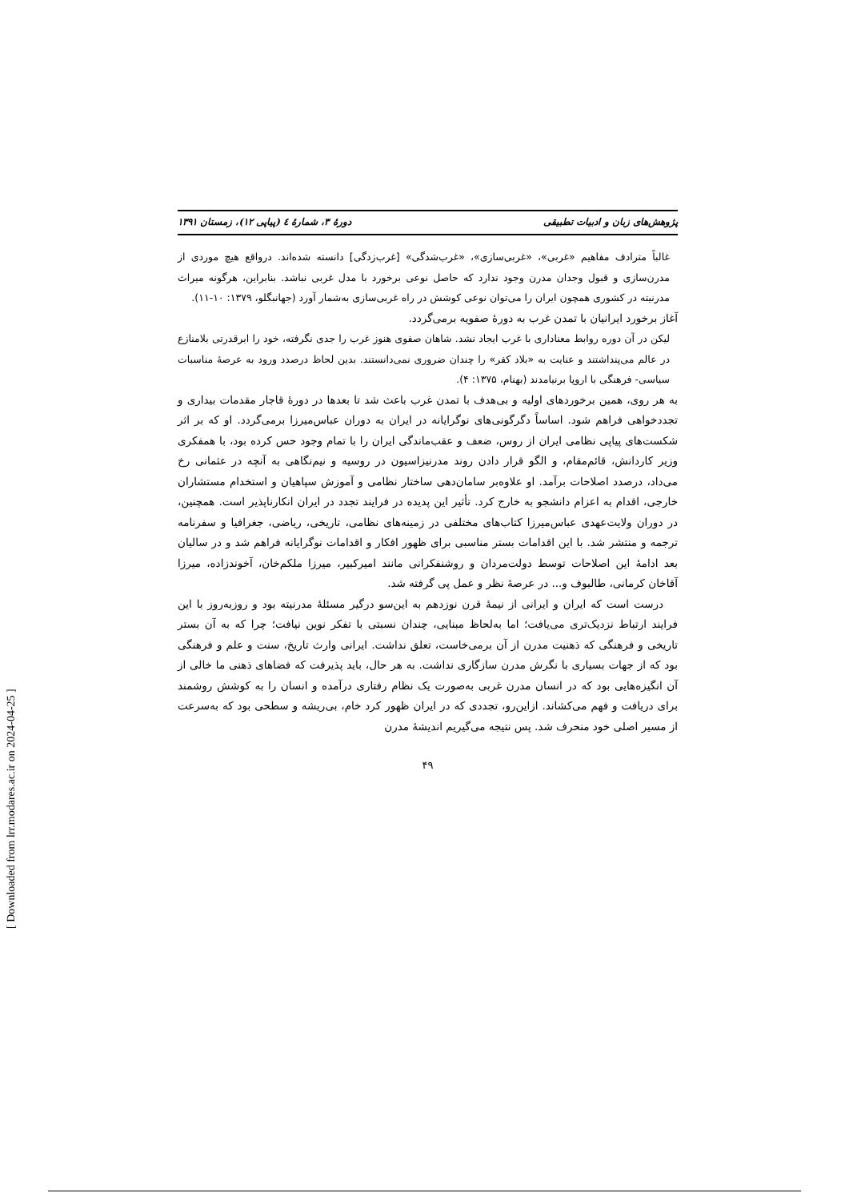پژوهش‌های زبان و ادبیات تطبیقی دورهٔ ۳، شمارهٔ ٤ (پیاپی ۱۲)، زمستان ۱۳۹۱
غالباً مترادف مفاهیم «غربی»، «غربی‌سازی»، «غرب‌شدگی» [غرب‌زدگی] دانسته شده‌اند. درواقع هیچ موردی از مدرن‌سازی و قبول وجدان مدرن وجود ندارد که حاصل نوعی برخورد با مدل غربی نباشد. بنابراین، هرگونه میراث مدرنیته در کشوری همچون ایران را می‌توان نوعی کوشش در راه غربی‌سازی به‌شمار آورد (جهانبگلو، ۱۳۷۹: ۱۰-۱۱).
آغاز برخورد ایرانیان با تمدن غرب به دورهٔ صفویه برمی‌گردد.
لیکن در آن دوره روابط معناداری با غرب ایجاد نشد. شاهان صفوی هنوز غرب را جدی نگرفته، خود را ابرقدرتی بلامنازع در عالم می‌پنداشتند و عنایت به «بلاد کفر» را چندان ضروری نمی‌دانستند. بدین لحاظ درصدد ورود به عرصهٔ مناسبات سیاسی- فرهنگی با اروپا برنیامدند (بهنام، ۱۳۷۵: ۴).
به هر روی، همین برخوردهای اولیه و بی‌هدف با تمدن غرب باعث شد تا بعدها در دورهٔ قاجار مقدمات بیداری و تجددخواهی فراهم شود. اساساً دگرگونی‌های نوگرایانه در ایران به دوران عباس‌میرزا برمی‌گردد. او که بر اثر شکست‌های پیاپی نظامی ایران از روس، ضعف و عقب‌ماندگی ایران را با تمام وجود حس کرده بود، با همفکری وزیر کاردانش، قائم‌مقام، و الگو قرار دادن روند مدرنیزاسیون در روسیه و نیم‌نگاهی به آنچه در عثمانی رخ می‌داد، درصدد اصلاحات برآمد. او علاوه‌بر سامان‌دهی ساختار نظامی و آموزش سپاهیان و استخدام مستشاران خارجی، اقدام به اعزام دانشجو به خارج کرد. تأثیر این پدیده در فرایند تجدد در ایران انکارناپذیر است. همچنین، در دوران ولایت‌عهدی عباس‌میرزا کتاب‌های مختلفی در زمینه‌های نظامی، تاریخی، ریاضی، جغرافیا و سفرنامه ترجمه و منتشر شد. با این اقدامات بستر مناسبی برای ظهور افکار و اقدامات نوگرایانه فراهم شد و در سالیان بعد ادامهٔ این اصلاحات توسط دولت‌مردان و روشنفکرانی مانند امیرکبیر، میرزا ملکم‌خان، آخوندزاده، میرزا آقاخان کرمانی، طالبوف و... در عرصهٔ نظر و عمل پی گرفته شد.
درست است که ایران و ایرانی از نیمهٔ قرن نوزدهم به این‌سو درگیر مسئلهٔ مدرنیته بود و روزبه‌روز با این فرایند ارتباط نزدیک‌تری می‌یافت؛ اما به‌لحاظ مبنایی، چندان نسبتی با تفکر نوین نیافت؛ چرا که به آن بستر تاریخی و فرهنگی که ذهنیت مدرن از آن برمی‌خاست، تعلق نداشت. ایرانی وارث تاریخ، سنت و علم و فرهنگی بود که از جهات بسیاری با نگرش مدرن سازگاری نداشت. به هر حال، باید پذیرفت که فضاهای ذهنی ما خالی از آن انگیزه‌هایی بود که در انسان مدرن غربی به‌صورت یک نظام رفتاری درآمده و انسان را به کوشش روشمند برای دریافت و فهم می‌کشاند. ازاین‌رو، تجددی که در ایران ظهور کرد خام، بی‌ریشه و سطحی بود که به‌سرعت از مسیر اصلی خود منحرف شد. پس نتیجه می‌گیریم اندیشهٔ مدرن
۴۹
[ Downloaded from lrr.modares.ac.ir on 2024-04-25 ]